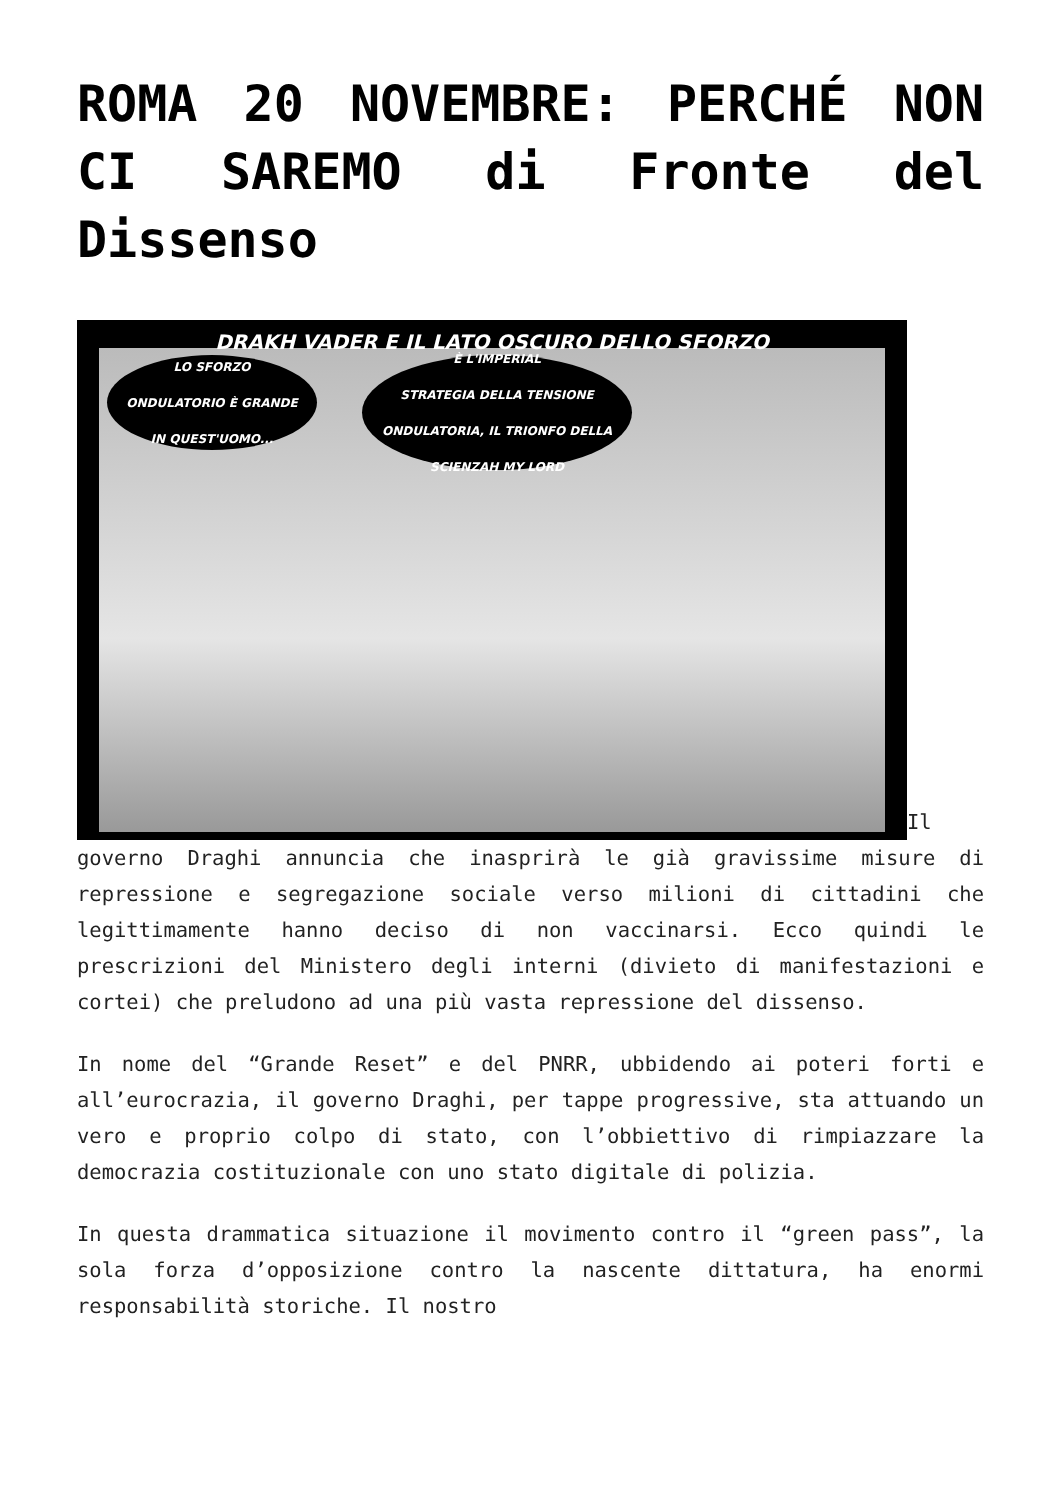ROMA 20 NOVEMBRE: PERCHÉ NON CI SAREMO di Fronte del Dissenso
DRAKH VADER E IL LATO OSCURO DELLO SFORZO LO SFORZO
ONDULATORIO È GRANDE
IN QUEST'UOMO... È L'IMPERIAL
STRATEGIA DELLA TENSIONE
ONDULATORIA, IL TRIONFO DELLA
SCIENZAH MY LORD Il governo Draghi annuncia che inasprirà le già gravissime misure di repressione e segregazione sociale verso milioni di cittadini che legittimamente hanno deciso di non vaccinarsi. Ecco quindi le prescrizioni del Ministero degli interni (divieto di manifestazioni e cortei) che preludono ad una più vasta repressione del dissenso.
In nome del “Grande Reset” e del PNRR, ubbidendo ai poteri forti e all’eurocrazia, il governo Draghi, per tappe progressive, sta attuando un vero e proprio colpo di stato, con l’obbiettivo di rimpiazzare la democrazia costituzionale con uno stato digitale di polizia.
In questa drammatica situazione il movimento contro il “green pass”, la sola forza d’opposizione contro la nascente dittatura, ha enormi responsabilità storiche. Il nostro